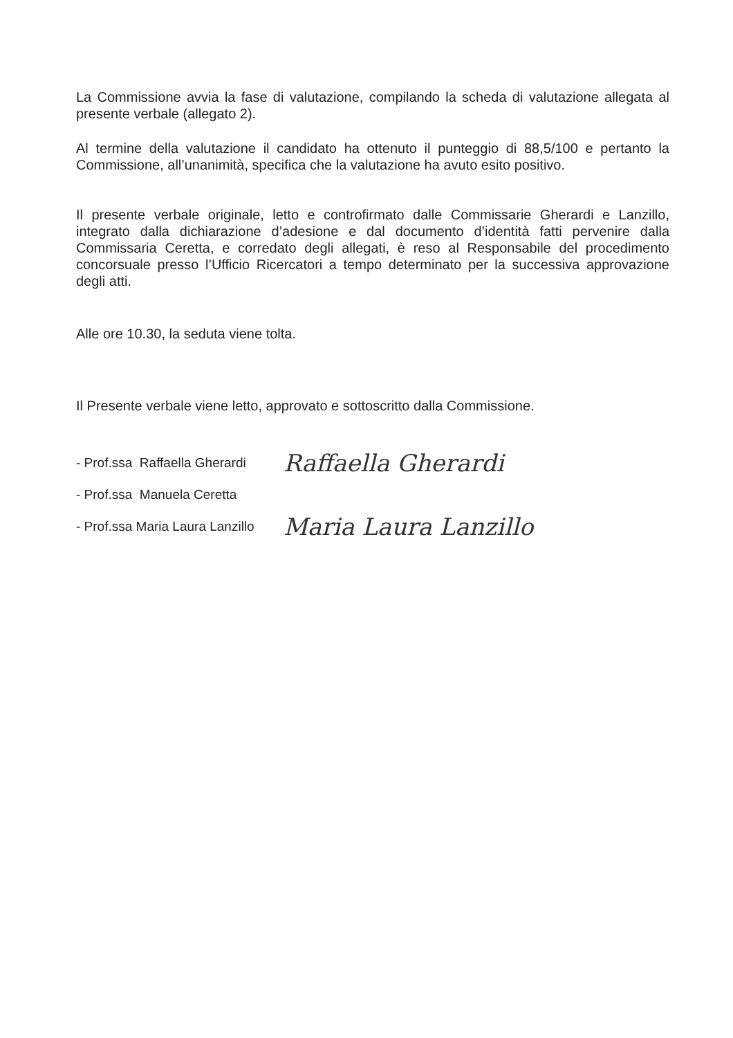La Commissione avvia la fase di valutazione, compilando la scheda di valutazione allegata al presente verbale (allegato 2).
Al termine della valutazione il candidato ha ottenuto il punteggio di 88,5/100 e pertanto la Commissione, all’unanimità, specifica che la valutazione ha avuto esito positivo.
Il presente verbale originale, letto e controfirmato dalle Commissarie Gherardi e Lanzillo, integrato dalla dichiarazione d’adesione e dal documento d’identità fatti pervenire dalla Commissaria Ceretta, e corredato degli allegati, è reso al Responsabile del procedimento concorsuale presso l’Ufficio Ricercatori a tempo determinato per la successiva approvazione degli atti.
Alle ore 10.30, la seduta viene tolta.
Il Presente verbale viene letto, approvato e sottoscritto dalla Commissione.
- Prof.ssa Raffaella Gherardi Raffaella Gherardi
- Prof.ssa Manuela Ceretta
- Prof.ssa Maria Laura Lanzillo Maria Laura Lanzillo